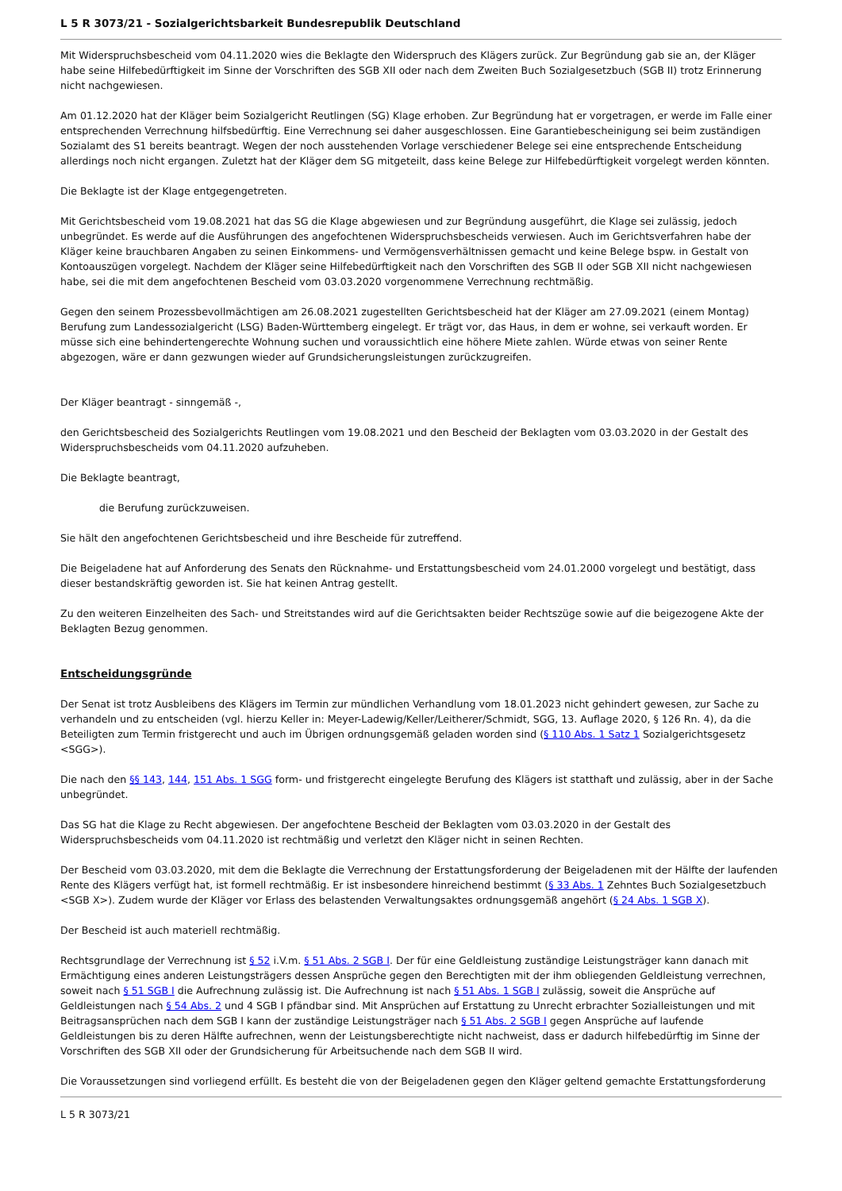L 5 R 3073/21 - Sozialgerichtsbarkeit Bundesrepublik Deutschland
Mit Widerspruchsbescheid vom 04.11.2020 wies die Beklagte den Widerspruch des Klägers zurück. Zur Begründung gab sie an, der Kläger habe seine Hilfebedürftigkeit im Sinne der Vorschriften des SGB XII oder nach dem Zweiten Buch Sozialgesetzbuch (SGB II) trotz Erinnerung nicht nachgewiesen.
Am 01.12.2020 hat der Kläger beim Sozialgericht Reutlingen (SG) Klage erhoben. Zur Begründung hat er vorgetragen, er werde im Falle einer entsprechenden Verrechnung hilfsbedürftig. Eine Verrechnung sei daher ausgeschlossen. Eine Garantiebescheinigung sei beim zuständigen Sozialamt des S1 bereits beantragt. Wegen der noch ausstehenden Vorlage verschiedener Belege sei eine entsprechende Entscheidung allerdings noch nicht ergangen. Zuletzt hat der Kläger dem SG mitgeteilt, dass keine Belege zur Hilfebedürftigkeit vorgelegt werden könnten.
Die Beklagte ist der Klage entgegengetreten.
Mit Gerichtsbescheid vom 19.08.2021 hat das SG die Klage abgewiesen und zur Begründung ausgeführt, die Klage sei zulässig, jedoch unbegründet. Es werde auf die Ausführungen des angefochtenen Widerspruchsbescheids verwiesen. Auch im Gerichtsverfahren habe der Kläger keine brauchbaren Angaben zu seinen Einkommens- und Vermögensverhältnissen gemacht und keine Belege bspw. in Gestalt von Kontoauszügen vorgelegt. Nachdem der Kläger seine Hilfebedürftigkeit nach den Vorschriften des SGB II oder SGB XII nicht nachgewiesen habe, sei die mit dem angefochtenen Bescheid vom 03.03.2020 vorgenommene Verrechnung rechtmäßig.
Gegen den seinem Prozessbevollmächtigen am 26.08.2021 zugestellten Gerichtsbescheid hat der Kläger am 27.09.2021 (einem Montag) Berufung zum Landessozialgericht (LSG) Baden-Württemberg eingelegt. Er trägt vor, das Haus, in dem er wohne, sei verkauft worden. Er müsse sich eine behindertengerechte Wohnung suchen und voraussichtlich eine höhere Miete zahlen. Würde etwas von seiner Rente abgezogen, wäre er dann gezwungen wieder auf Grundsicherungsleistungen zurückzugreifen.
Der Kläger beantragt - sinngemäß -,
den Gerichtsbescheid des Sozialgerichts Reutlingen vom 19.08.2021 und den Bescheid der Beklagten vom 03.03.2020 in der Gestalt des Widerspruchsbescheids vom 04.11.2020 aufzuheben.
Die Beklagte beantragt,
die Berufung zurückzuweisen.
Sie hält den angefochtenen Gerichtsbescheid und ihre Bescheide für zutreffend.
Die Beigeladene hat auf Anforderung des Senats den Rücknahme- und Erstattungsbescheid vom 24.01.2000 vorgelegt und bestätigt, dass dieser bestandskräftig geworden ist. Sie hat keinen Antrag gestellt.
Zu den weiteren Einzelheiten des Sach- und Streitstandes wird auf die Gerichtsakten beider Rechtszüge sowie auf die beigezogene Akte der Beklagten Bezug genommen.
Entscheidungsgründe
Der Senat ist trotz Ausbleibens des Klägers im Termin zur mündlichen Verhandlung vom 18.01.2023 nicht gehindert gewesen, zur Sache zu verhandeln und zu entscheiden (vgl. hierzu Keller in: Meyer-Ladewig/Keller/Leitherer/Schmidt, SGG, 13. Auflage 2020, § 126 Rn. 4), da die Beteiligten zum Termin fristgerecht und auch im Übrigen ordnungsgemäß geladen worden sind (§ 110 Abs. 1 Satz 1 Sozialgerichtsgesetz <SGG>).
Die nach den §§ 143, 144, 151 Abs. 1 SGG form- und fristgerecht eingelegte Berufung des Klägers ist statthaft und zulässig, aber in der Sache unbegründet.
Das SG hat die Klage zu Recht abgewiesen. Der angefochtene Bescheid der Beklagten vom 03.03.2020 in der Gestalt des Widerspruchsbescheids vom 04.11.2020 ist rechtmäßig und verletzt den Kläger nicht in seinen Rechten.
Der Bescheid vom 03.03.2020, mit dem die Beklagte die Verrechnung der Erstattungsforderung der Beigeladenen mit der Hälfte der laufenden Rente des Klägers verfügt hat, ist formell rechtmäßig. Er ist insbesondere hinreichend bestimmt (§ 33 Abs. 1 Zehntes Buch Sozialgesetzbuch <SGB X>). Zudem wurde der Kläger vor Erlass des belastenden Verwaltungsaktes ordnungsgemäß angehört (§ 24 Abs. 1 SGB X).
Der Bescheid ist auch materiell rechtmäßig.
Rechtsgrundlage der Verrechnung ist § 52 i.V.m. § 51 Abs. 2 SGB I. Der für eine Geldleistung zuständige Leistungsträger kann danach mit Ermächtigung eines anderen Leistungsträgers dessen Ansprüche gegen den Berechtigten mit der ihm obliegenden Geldleistung verrechnen, soweit nach § 51 SGB I die Aufrechnung zulässig ist. Die Aufrechnung ist nach § 51 Abs. 1 SGB I zulässig, soweit die Ansprüche auf Geldleistungen nach § 54 Abs. 2 und 4 SGB I pfändbar sind. Mit Ansprüchen auf Erstattung zu Unrecht erbrachter Sozialleistungen und mit Beitragsansprüchen nach dem SGB I kann der zuständige Leistungsträger nach § 51 Abs. 2 SGB I gegen Ansprüche auf laufende Geldleistungen bis zu deren Hälfte aufrechnen, wenn der Leistungsberechtigte nicht nachweist, dass er dadurch hilfebedürftig im Sinne der Vorschriften des SGB XII oder der Grundsicherung für Arbeitsuchende nach dem SGB II wird.
Die Voraussetzungen sind vorliegend erfüllt. Es besteht die von der Beigeladenen gegen den Kläger geltend gemachte Erstattungsforderung
L 5 R 3073/21